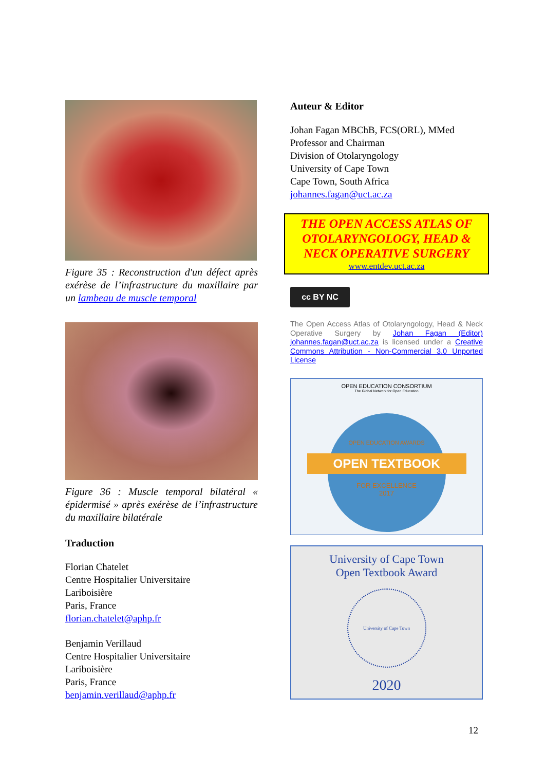Figure 35 : Reconstruction d'un défect après exérèse de l’infrastructure du maxillaire par un lambeau de muscle temporal
Figure 36 : Muscle temporal bilatéral « épidermisé » après exérèse de l’infrastructure du maxillaire bilatérale
Traduction
Florian Chatelet
Centre Hospitalier Universitaire
Lariboisière
Paris, France
florian.chatelet@aphp.fr
Benjamin Verillaud
Centre Hospitalier Universitaire
Lariboisière
Paris, France
benjamin.verillaud@aphp.fr
Auteur & Editor
Johan Fagan MBChB, FCS(ORL), MMed
Professor and Chairman
Division of Otolaryngology
University of Cape Town
Cape Town, South Africa
johannes.fagan@uct.ac.za
THE OPEN ACCESS ATLAS OF OTOLARYNGOLOGY, HEAD & NECK OPERATIVE SURGERY
www.entdev.uct.ac.za
cc BY NC
The Open Access Atlas of Otolaryngology, Head & Neck Operative Surgery by Johan Fagan (Editor) johannes.fagan@uct.ac.za is licensed under a Creative Commons Attribution - Non-Commercial 3.0 Unported License
OPEN EDUCATION CONSORTIUM
The Global Network for Open Education
OPEN EDUCATION AWARDS
OPEN TEXTBOOK
FOR EXCELLENCE
2017
University of Cape Town
Open Textbook Award
University of Cape Town
2020
12